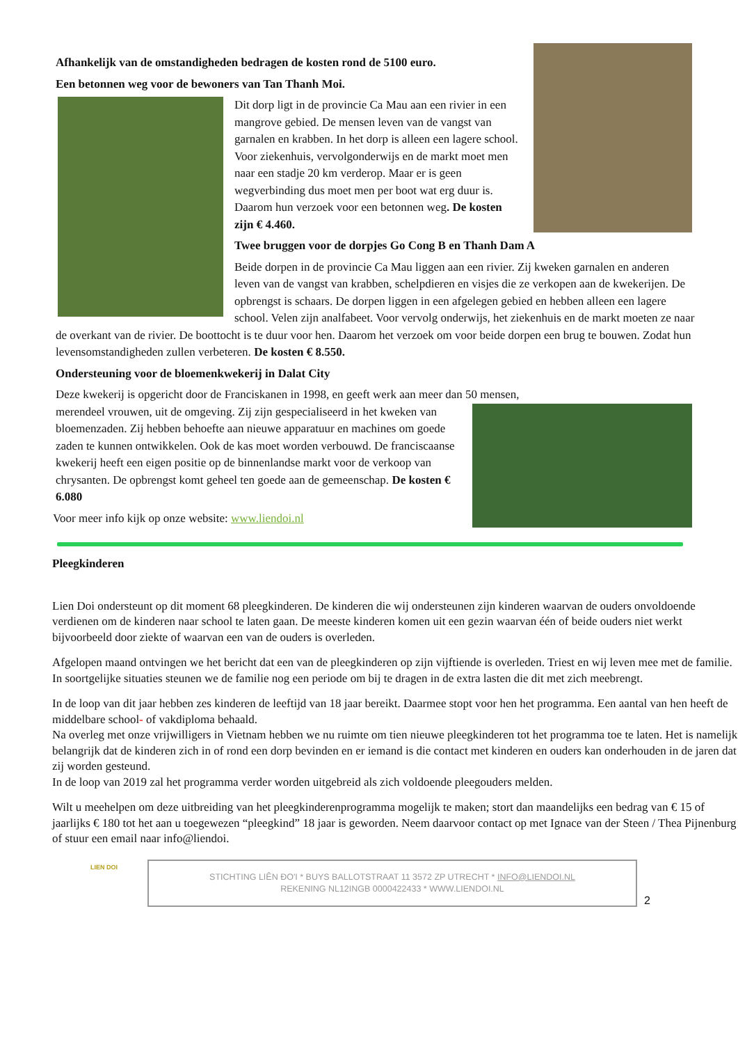Afhankelijk van de omstandigheden bedragen de kosten rond de 5100 euro.
Een betonnen weg voor de bewoners van Tan Thanh Moi.
Dit dorp ligt in de provincie Ca Mau aan een rivier in een mangrove gebied. De mensen leven van de vangst van garnalen en krabben. In het dorp is alleen een lagere school. Voor ziekenhuis, vervolgonderwijs en de markt moet men naar een stadje 20 km verderop. Maar er is geen wegverbinding dus moet men per boot wat erg duur is. Daarom hun verzoek voor een betonnen weg. De kosten zijn € 4.460.
Twee bruggen voor de dorpjes Go Cong B en Thanh Dam A
Beide dorpen in de provincie Ca Mau liggen aan een rivier. Zij kweken garnalen en anderen leven van de vangst van krabben, schelpdieren en visjes die ze verkopen aan de kwekerijen. De opbrengst is schaars. De dorpen liggen in een afgelegen gebied en hebben alleen een lagere school. Velen zijn analfabeet. Voor vervolg onderwijs, het ziekenhuis en de markt moeten ze naar de overkant van de rivier. De boottocht is te duur voor hen. Daarom het verzoek om voor beide dorpen een brug te bouwen. Zodat hun levensomstandigheden zullen verbeteren. De kosten € 8.550.
Ondersteuning voor de bloemenkwekerij in Dalat City
Deze kwekerij is opgericht door de Franciskanen in 1998, en geeft werk aan meer dan 50 mensen,
merendeel vrouwen, uit de omgeving. Zij zijn gespecialiseerd in het kweken van bloemenzaden. Zij hebben behoefte aan nieuwe apparatuur en machines om goede zaden te kunnen ontwikkelen. Ook de kas moet worden verbouwd. De franciscaanse kwekerij heeft een eigen positie op de binnenlandse markt voor de verkoop van chrysanten. De opbrengst komt geheel ten goede aan de gemeenschap. De kosten € 6.080
Voor meer info kijk op onze website: www.liendoi.nl
Pleegkinderen
Lien Doi ondersteunt op dit moment 68 pleegkinderen. De kinderen die wij ondersteunen zijn kinderen waarvan de ouders onvoldoende verdienen om de kinderen naar school te laten gaan. De meeste kinderen komen uit een gezin waarvan één of beide ouders niet werkt bijvoorbeeld door ziekte of waarvan een van de ouders is overleden.
Afgelopen maand ontvingen we het bericht dat een van de pleegkinderen op zijn vijftiende is overleden. Triest en wij leven mee met de familie. In soortgelijke situaties steunen we de familie nog een periode om bij te dragen in de extra lasten die dit met zich meebrengt.
In de loop van dit jaar hebben zes kinderen de leeftijd van 18 jaar bereikt. Daarmee stopt voor hen het programma. Een aantal van hen heeft de middelbare school- of vakdiploma behaald.
Na overleg met onze vrijwilligers in Vietnam hebben we nu ruimte om tien nieuwe pleegkinderen tot het programma toe te laten. Het is namelijk belangrijk dat de kinderen zich in of rond een dorp bevinden en er iemand is die contact met kinderen en ouders kan onderhouden in de jaren dat zij worden gesteund.
In de loop van 2019 zal het programma verder worden uitgebreid als zich voldoende pleegouders melden.
Wilt u meehelpen om deze uitbreiding van het pleegkinderenprogramma mogelijk te maken; stort dan maandelijks een bedrag van € 15 of jaarlijks € 180 tot het aan u toegewezen “pleegkind” 18 jaar is geworden. Neem daarvoor contact op met Ignace van der Steen / Thea Pijnenburg of stuur een email naar info@liendoi.
LIEN DOI
STICHTING LIÊN ĐO'I * BUYS BALLOTSTRAAT 11 3572 ZP UTRECHT * INFO@LIENDOI.NL
REKENING NL12INGB 0000422433 * WWW.LIENDOI.NL
2